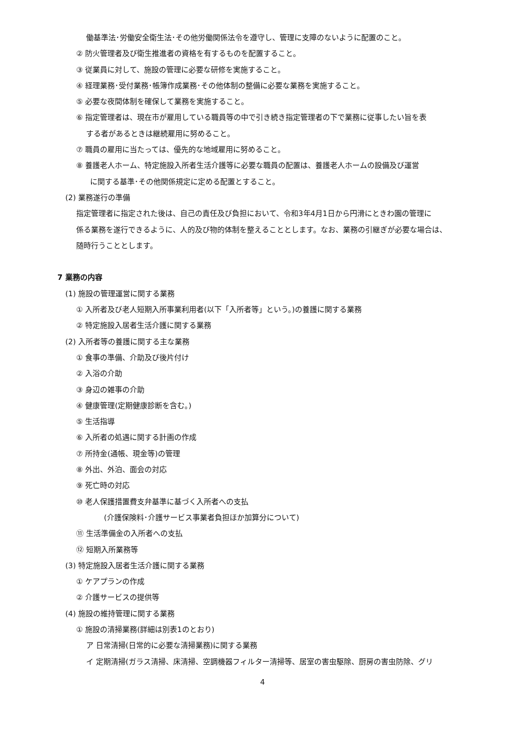働基準法･労働安全衛生法･その他労働関係法令を遵守し、管理に支障のないように配置のこと。
② 防火管理者及び衛生推進者の資格を有するものを配置すること。
③ 従業員に対して、施設の管理に必要な研修を実施すること。
④ 経理業務･受付業務･帳簿作成業務･その他体制の整備に必要な業務を実施すること。
⑤ 必要な夜間体制を確保して業務を実施すること。
⑥ 指定管理者は、現在市が雇用している職員等の中で引き続き指定管理者の下で業務に従事したい旨を表
する者があるときは継続雇用に努めること。
⑦ 職員の雇用に当たっては、優先的な地域雇用に努めること。
⑧ 養護老人ホーム、特定施設入所者生活介護等に必要な職員の配置は、養護老人ホームの設備及び運営
に関する基準･その他関係規定に定める配置とすること。
(2) 業務遂行の準備
指定管理者に指定された後は、自己の責任及び負担において、令和3年4月1日から円滑にときわ園の管理に
係る業務を遂行できるように、人的及び物的体制を整えることとします。なお、業務の引継ぎが必要な場合は、
随時行うこととします。
7 業務の内容
(1) 施設の管理運営に関する業務
① 入所者及び老人短期入所事業利用者(以下「入所者等」という。)の養護に関する業務
② 特定施設入居者生活介護に関する業務
(2) 入所者等の養護に関する主な業務
① 食事の準備、介助及び後片付け
② 入浴の介助
③ 身辺の雑事の介助
④ 健康管理(定期健康診断を含む。)
⑤ 生活指導
⑥ 入所者の処遇に関する計画の作成
⑦ 所持金(通帳、現金等)の管理
⑧ 外出、外泊、面会の対応
⑨ 死亡時の対応
⑩ 老人保護措置費支弁基準に基づく入所者への支払
(介護保険料･介護サービス事業者負担ほか加算分について)
⑪ 生活準備金の入所者への支払
⑫ 短期入所業務等
(3) 特定施設入居者生活介護に関する業務
① ケアプランの作成
② 介護サービスの提供等
(4) 施設の維持管理に関する業務
① 施設の清掃業務(詳細は別表1のとおり)
ア 日常清掃(日常的に必要な清掃業務)に関する業務
イ 定期清掃(ガラス清掃、床清掃、空調機器フィルター清掃等、居室の害虫駆除、厨房の害虫防除、グリ
4